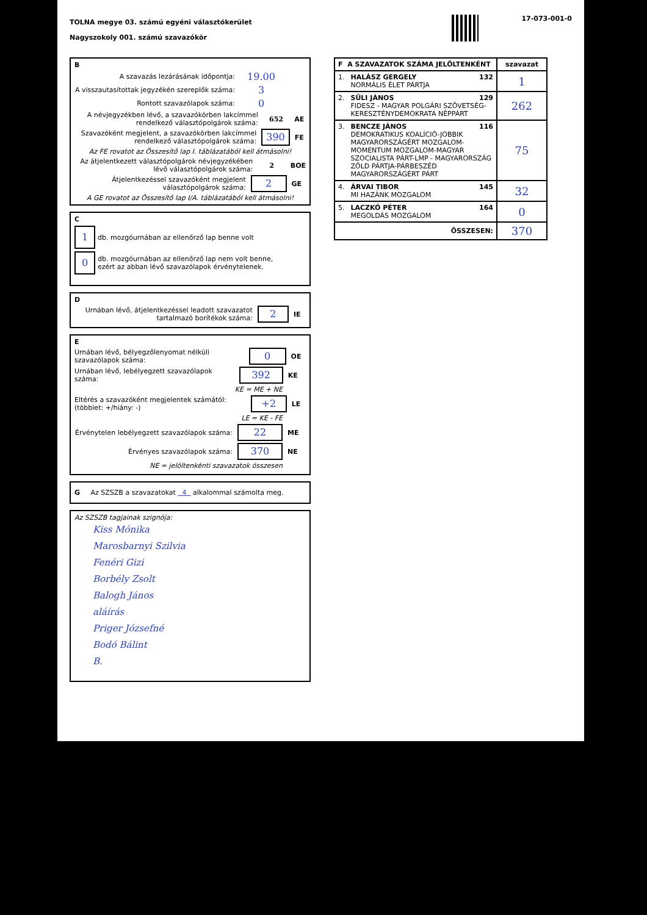TOLNA megye 03. számú egyéni választókerület
Nagyszokoly 001. számú szavazókör
17-073-001-0
B
A szavazás lezárásának időpontja: 19.00
A visszautasítottak jegyzékén szereplők száma: 3
Rontott szavazólapok száma: 0
A névjegyzékben lévő, a szavazókörben lakcímmel rendelkező választópolgárok száma: 652 AE
Szavazóként megjelent, a szavazókörben lakcímmel rendelkező választópolgárok száma: 390 FE
Az FE rovatot az Összesítő lap I. táblázatából kell átmásolni!
Az átjelentkezett választópolgárok névjegyzékében lévő választópolgárok száma: 2 BOE
Átjelentkezéssel szavazóként megjelent választópolgárok száma: 2 GE
A GE rovatot az Összesítő lap I/A. táblázatából kell átmásolni!
C
1 db. mozgóurnában az ellenőrző lap benne volt
0 db. mozgóurnában az ellenőrző lap nem volt benne,
ezért az abban lévő szavazólapok érvénytelenek.
D
Urnában lévő, átjelentkezéssel leadott szavazatot tartalmazó borítékok száma: 2 IE
E
Urnában lévő, bélyegzőlenyomat nélküli szavazólapok száma: 0 OE
Urnában lévő, lebélyegzett szavazólapok száma: 392 KE
KE = ME + NE
Eltérés a szavazóként megjelentek számától: (többlet: +/hiány: -) +2 LE
LE = KE - FE
Érvénytelen lebélyegzett szavazólapok száma: 22 ME
Érvényes szavazólapok száma: 370 NE
NE = jelöltenkénti szavazatok összesen
G Az SZSZB a szavazatokat 4 alkalommal számolta meg.
Az SZSZB tagjainak szignója:
Kiss Mónika
Marosbarnyi Szilvia
Fenéri Gizi
Borbély Zsolt
Balogh János
aláírás
Priger Józsefné
Bodó Bálint
B.
| F A SZAVAZATOK SZÁMA JELÖLTENKÉNT | | szavazat |
| --- | --- | --- |
| 1. | HALÁSZ GERGELY 132 NORMÁLIS ÉLET PÁRTJA | 1 |
| 2. | SÜLI JÁNOS 129 FIDESZ - MAGYAR POLGÁRI SZÖVETSÉG-KERESZTÉNYDEMOKRATA NÉPPÁRT | 262 |
| 3. | BENCZE JÁNOS 116 DEMOKRATIKUS KOALÍCIÓ-JOBBIK MAGYARORSZÁGÉRT MOZGALOM-MOMENTUM MOZGALOM-MAGYAR SZOCIALISTA PÁRT-LMP - MAGYARORSZÁG ZÖLD PÁRTJA-PÁRBESZÉD MAGYARORSZÁGÉRT PÁRT | 75 |
| 4. | ÁRVAI TIBOR 145 MI HAZÁNK MOZGALOM | 32 |
| 5. | LACZKÓ PÉTER 164 MEGOLDÁS MOZGALOM | 0 |
| ÖSSZESEN: | | 370 |